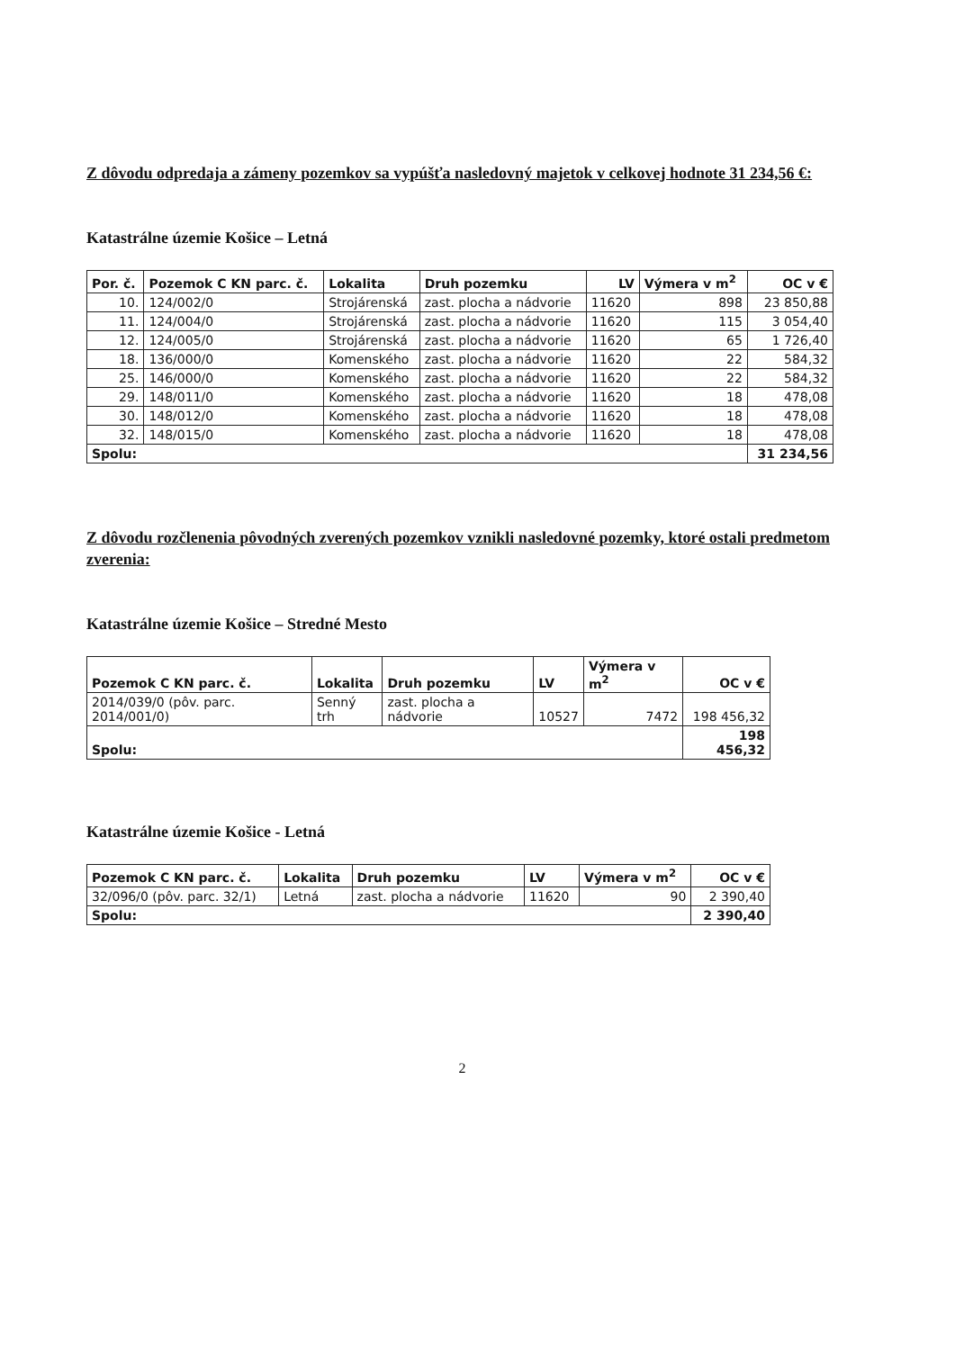Z dôvodu odpredaja a zámeny pozemkov sa vypúšťa nasledovný majetok v celkovej hodnote 31 234,56 €:
Katastrálne územie Košice – Letná
| Por. č. | Pozemok C KN parc. č. | Lokalita | Druh pozemku | LV | Výmera v m<sup>2</sup> | OC v € |
| --- | --- | --- | --- | --- | --- | --- |
| 10. | 124/002/0 | Strojárenská | zast. plocha a nádvorie | 11620 | 898 | 23 850,88 |
| 11. | 124/004/0 | Strojárenská | zast. plocha a nádvorie | 11620 | 115 | 3 054,40 |
| 12. | 124/005/0 | Strojárenská | zast. plocha a nádvorie | 11620 | 65 | 1 726,40 |
| 18. | 136/000/0 | Komenského | zast. plocha a nádvorie | 11620 | 22 | 584,32 |
| 25. | 146/000/0 | Komenského | zast. plocha a nádvorie | 11620 | 22 | 584,32 |
| 29. | 148/011/0 | Komenského | zast. plocha a nádvorie | 11620 | 18 | 478,08 |
| 30. | 148/012/0 | Komenského | zast. plocha a nádvorie | 11620 | 18 | 478,08 |
| 32. | 148/015/0 | Komenského | zast. plocha a nádvorie | 11620 | 18 | 478,08 |
| Spolu: | | | | | | 31 234,56 |
Z dôvodu rozčlenenia pôvodných zverených pozemkov vznikli nasledovné pozemky, ktoré ostali predmetom zverenia:
Katastrálne územie Košice – Stredné Mesto
| Pozemok C KN parc. č. | Lokalita | Druh pozemku | LV | Výmera v m<sup>2</sup> | OC v € |
| --- | --- | --- | --- | --- | --- |
| 2014/039/0 (pôv. parc. 2014/001/0) | Senný trh | zast. plocha a nádvorie | 10527 | 7472 | 198 456,32 |
| Spolu: | | | | | 198 456,32 |
Katastrálne územie Košice - Letná
| Pozemok C KN parc. č. | Lokalita | Druh pozemku | LV | Výmera v m<sup>2</sup> | OC v € |
| --- | --- | --- | --- | --- | --- |
| 32/096/0 (pôv. parc. 32/1) | Letná | zast. plocha a nádvorie | 11620 | 90 | 2 390,40 |
| Spolu: | | | | | 2 390,40 |
2